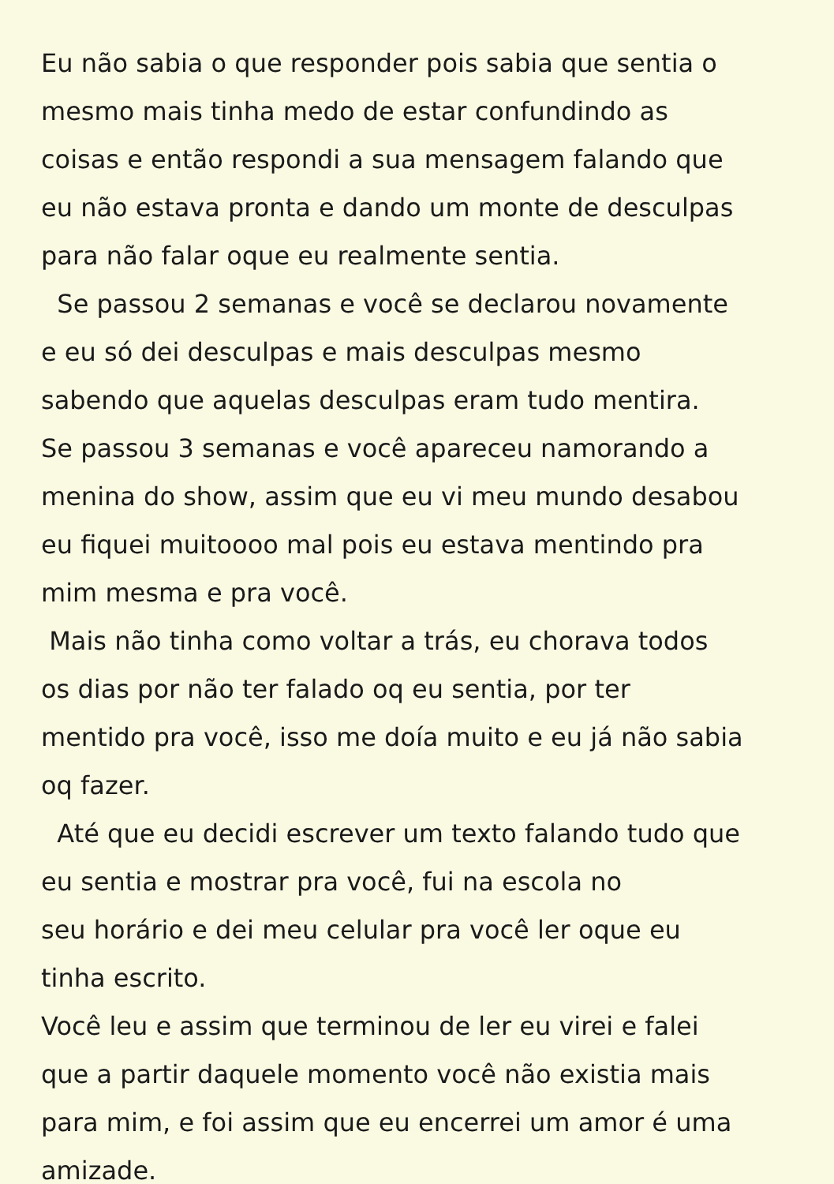Eu não sabia o que responder pois sabia que sentia o
mesmo mais tinha medo de estar confundindo as
coisas e então respondi a sua mensagem falando que
eu não estava pronta e dando um monte de desculpas
para não falar oque eu realmente sentia.
Se passou 2 semanas e você se declarou novamente
e eu só dei desculpas e mais desculpas mesmo
sabendo que aquelas desculpas eram tudo mentira.
Se passou 3 semanas e você apareceu namorando a
menina do show, assim que eu vi meu mundo desabou
eu fiquei muitoooo mal pois eu estava mentindo pra
mim mesma e pra você.
Mais não tinha como voltar a trás, eu chorava todos
os dias por não ter falado oq eu sentia, por ter
mentido pra você, isso me doía muito e eu já não sabia
oq fazer.
Até que eu decidi escrever um texto falando tudo que
eu sentia e mostrar pra você, fui na escola no
seu horário e dei meu celular pra você ler oque eu
tinha escrito.
Você leu e assim que terminou de ler eu virei e falei
que a partir daquele momento você não existia mais
para mim, e foi assim que eu encerrei um amor é uma
amizade.